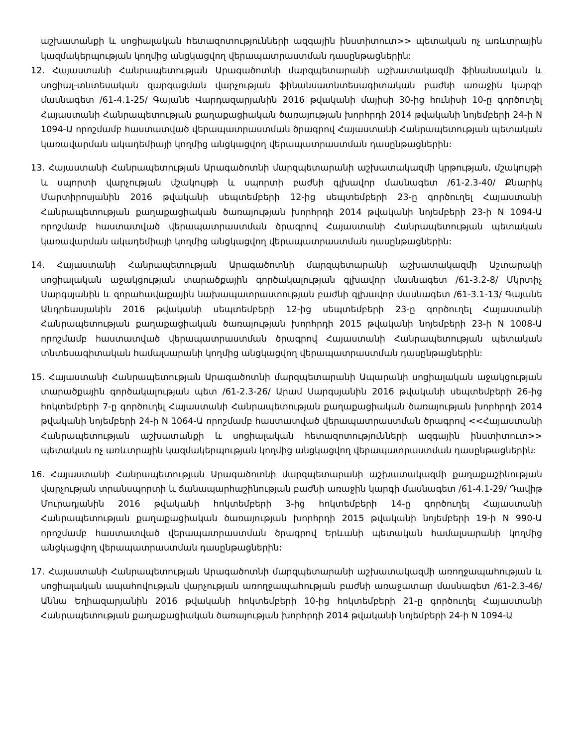աշխատանքի և սոցիալական հետազոտությունների ազգային ինստիտուտ>> պետական ոչ առևտրային կազմակերպության կողմից անցկացվող վերապատրաստման դասընթացներին:
12. Հայաստանի Հանրապետության Արագածոտնի մարզպետարանի աշխատակազմի ֆինանսական և սոցիալ-տնտեսական զարգացման վարչության ֆինանսատնտեսագիտական բաժնի առաջին կարգի մասնագետ /61-4.1-25/ Գայանե Վարդազարյանին 2016 թվականի մայիսի 30-ից հունիսի 10-ը գործուղել Հայաստանի Հանրապետության քաղաքացիական ծառայության խորհրդի 2014 թվականի նոյեմբերի 24-ի N 1094-Ա որոշմամբ հաստատված վերապատրաստման ծրագրով Հայաստանի Հանրապետության պետական կառավարման ակադեմիայի կողմից անցկացվող վերապատրաստման դասընթացներին:
13. Հայաստանի Հանրապետության Արագածոտնի մարզպետարանի աշխատակազմի կրթության, մշակույթի և սպորտի վարչության մշակույթի և սպորտի բաժնի գլխավոր մասնագետ /61-2.3-40/ Քնարիկ Մարտիրոսյանին 2016 թվականի սեպտեմբերի 12-ից սեպտեմբերի 23-ը գործուղել Հայաստանի Հանրապետության քաղաքացիական ծառայության խորհրդի 2014 թվականի նոյեմբերի 23-ի N 1094-Ա որոշմամբ հաստատված վերապատրաստման ծրագրով Հայաստանի Հանրապետության պետական կառավարման ակադեմիայի կողմից անցկացվող վերապատրաստման դասընթացներին:
14. Հայաստանի Հանրապետության Արագածոտնի մարզպետարանի աշխատակազմի Աշտարակի սոցիալական աջակցության տարածքային գործակալության գլխավոր մասնագետ /61-3.2-8/ Մկրտիչ Սարգսյանին և զորահավաքային նախապատրաստության բաժնի գլխավոր մասնագետ /61-3.1-13/ Գայանե Անդրեասյանին 2016 թվականի սեպտեմբերի 12-ից սեպտեմբերի 23-ը գործուղել Հայաստանի Հանրապետության քաղաքացիական ծառայության խորհրդի 2015 թվականի նոյեմբերի 23-ի N 1008-Ա որոշմամբ հաստատված վերապատրաստման ծրագրով Հայաստանի Հանրապետության պետական տնտեսագիտական համալսարանի կողմից անցկացվող վերապատրաստման դասընթացներին:
15. Հայաստանի Հանրապետության Արագածոտնի մարզպետարանի Ապարանի սոցիալական աջակցության տարածքային գործակալության պետ /61-2.3-26/ Արամ Սարգսյանին 2016 թվականի սեպտեմբերի 26-ից հոկտեմբերի 7-ը գործուղել Հայաստանի Հանրապետության քաղաքացիական ծառայության խորհրդի 2014 թվականի նոյեմբերի 24-ի N 1064-Ա որոշմամբ հաստատված վերապատրաստման ծրագրով <<Հայաստանի Հանրապետության աշխատանքի և սոցիալական հետազոտությունների ազգային ինստիտուտ>> պետական ոչ առևտրային կազմակերպության կողմից անցկացվող վերապատրաստման դասընթացներին:
16. Հայաստանի Հանրապետության Արագածոտնի մարզպետարանի աշխատակազմի քաղաքաշինության վարչության տրանսպորտի և ճանապարհաշինության բաժնի առաջին կարգի մասնագետ /61-4.1-29/ Դավիթ Մուրադյանին 2016 թվականի հոկտեմբերի 3-ից հոկտեմբերի 14-ը գործուղել Հայաստանի Հանրապետության քաղաքացիական ծառայության խորհրդի 2015 թվականի նոյեմբերի 19-ի N 990-Ա որոշմամբ հաստատված վերապատրաստման ծրագրով Երևանի պետական համալսարանի կողմից անցկացվող վերապատրաստման դասընթացներին:
17. Հայաստանի Հանրապետության Արագածոտնի մարզպետարանի աշխատակազմի առողջապահության և սոցիալական ապահովության վարչության առողջապահության բաժնի առաջատար մասնագետ /61-2.3-46/ Աննա Եղիազարյանին 2016 թվականի հոկտեմբերի 10-ից հոկտեմբերի 21-ը գործուղել Հայաստանի Հանրապետության քաղաքացիական ծառայության խորհրդի 2014 թվականի նոյեմբերի 24-ի N 1094-Ա